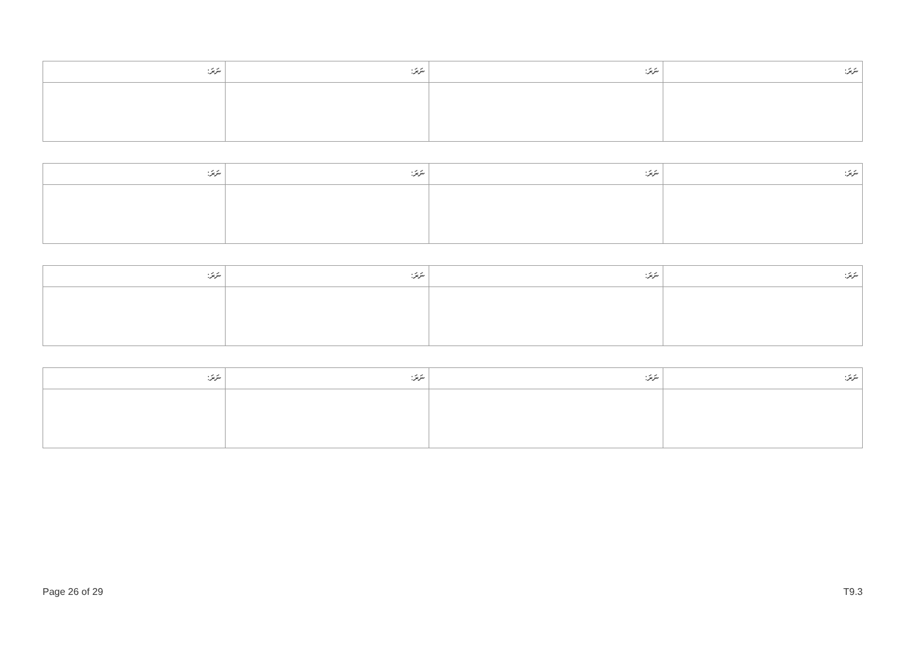| ނަރަ: | ނަރަ: | ނަރަ: | ނަރަ: |
| ނަރަ: | ނަރަ: | ނަރަ: | ނަރަ: |
| ނަރަ: | ނަރަ: | ނަރަ: | ނަރަ: |
| ނަރަ: | ނަރަ: | ނަރަ: | ނަރަ: |
Page 26 of 29 T9.3